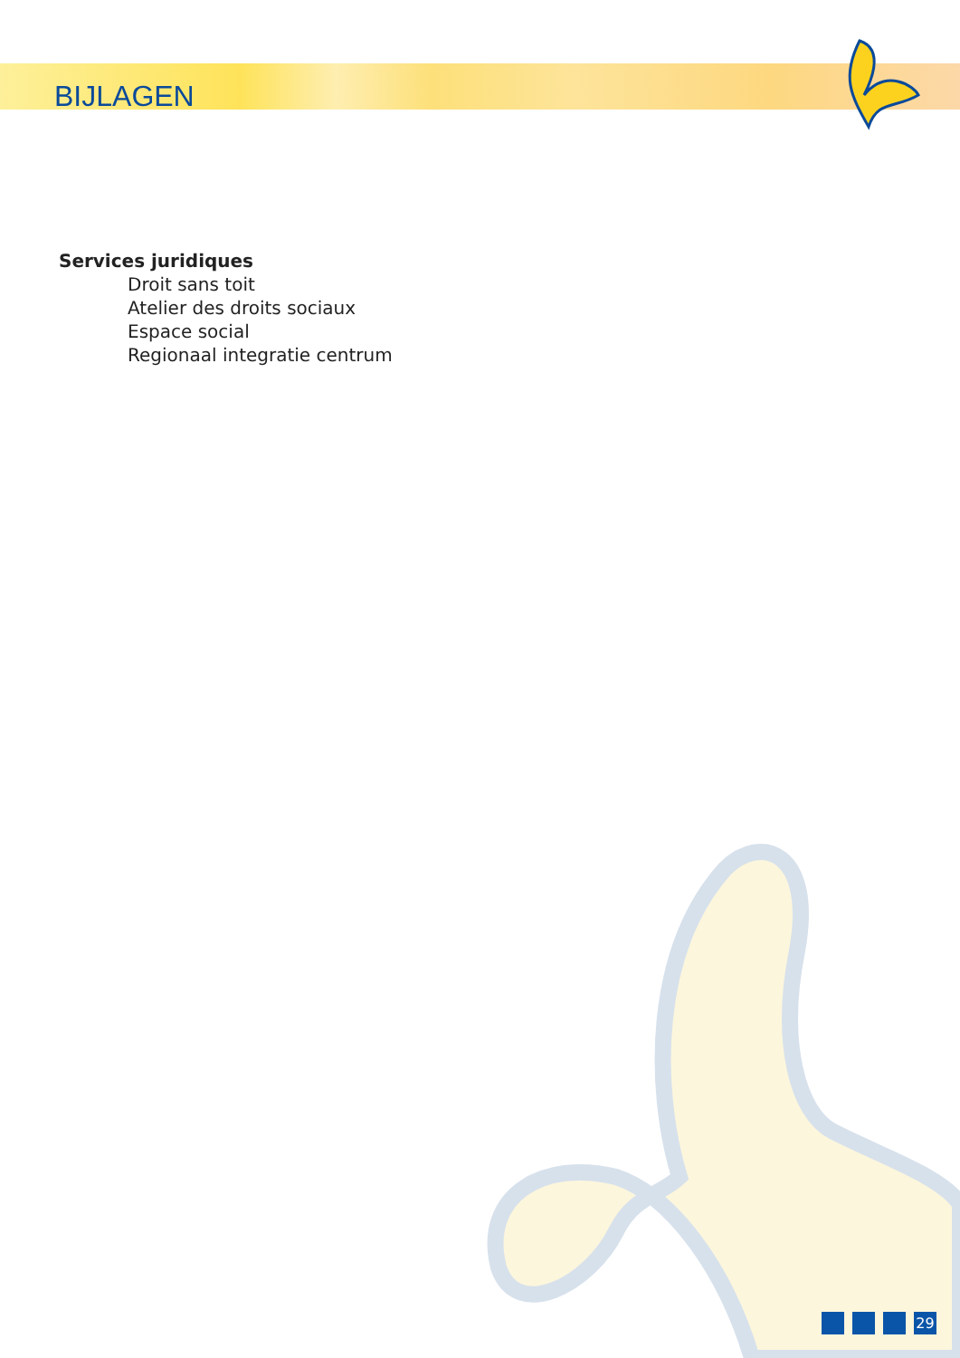BIJLAGEN
Services juridiques
Droit sans toit
Atelier des droits sociaux
Espace social
Regionaal integratie centrum
29